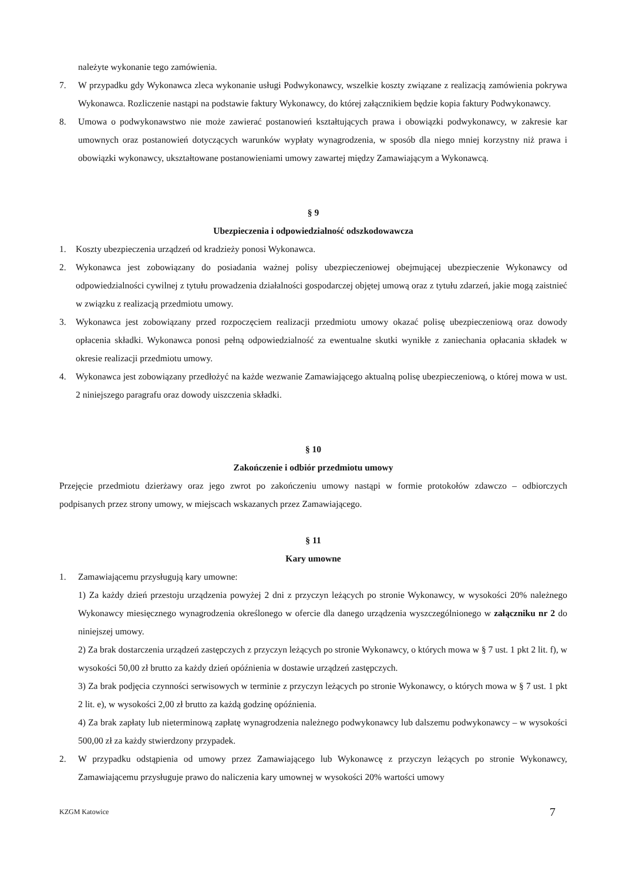należyte wykonanie tego zamówienia.
7. W przypadku gdy Wykonawca zleca wykonanie usługi Podwykonawcy, wszelkie koszty związane z realizacją zamówienia pokrywa Wykonawca. Rozliczenie nastąpi na podstawie faktury Wykonawcy, do której załącznikiem będzie kopia faktury Podwykonawcy.
8. Umowa o podwykonawstwo nie może zawierać postanowień kształtujących prawa i obowiązki podwykonawcy, w zakresie kar umownych oraz postanowień dotyczących warunków wypłaty wynagrodzenia, w sposób dla niego mniej korzystny niż prawa i obowiązki wykonawcy, ukształtowane postanowieniami umowy zawartej między Zamawiającym a Wykonawcą.
§ 9
Ubezpieczenia i odpowiedzialność odszkodowawcza
1. Koszty ubezpieczenia urządzeń od kradzieży ponosi Wykonawca.
2. Wykonawca jest zobowiązany do posiadania ważnej polisy ubezpieczeniowej obejmującej ubezpieczenie Wykonawcy od odpowiedzialności cywilnej z tytułu prowadzenia działalności gospodarczej objętej umową oraz z tytułu zdarzeń, jakie mogą zaistnieć w związku z realizacją przedmiotu umowy.
3. Wykonawca jest zobowiązany przed rozpoczęciem realizacji przedmiotu umowy okazać polisę ubezpieczeniową oraz dowody opłacenia składki. Wykonawca ponosi pełną odpowiedzialność za ewentualne skutki wynikłe z zaniechania opłacania składek w okresie realizacji przedmiotu umowy.
4. Wykonawca jest zobowiązany przedłożyć na każde wezwanie Zamawiającego aktualną polisę ubezpieczeniową, o której mowa w ust. 2 niniejszego paragrafu oraz dowody uiszczenia składki.
§ 10
Zakończenie i odbiór przedmiotu umowy
Przejęcie przedmiotu dzierżawy oraz jego zwrot po zakończeniu umowy nastąpi w formie protokołów zdawczo – odbiorczych podpisanych przez strony umowy, w miejscach wskazanych przez Zamawiającego.
§ 11
Kary umowne
1. Zamawiającemu przysługują kary umowne:
1) Za każdy dzień przestoju urządzenia powyżej 2 dni z przyczyn leżących po stronie Wykonawcy, w wysokości 20% należnego Wykonawcy miesięcznego wynagrodzenia określonego w ofercie dla danego urządzenia wyszczególnionego w załączniku nr 2 do niniejszej umowy.
2) Za brak dostarczenia urządzeń zastępczych z przyczyn leżących po stronie Wykonawcy, o których mowa w § 7 ust. 1 pkt 2 lit. f), w wysokości 50,00 zł brutto za każdy dzień opóźnienia w dostawie urządzeń zastępczych.
3) Za brak podjęcia czynności serwisowych w terminie z przyczyn leżących po stronie Wykonawcy, o których mowa w § 7 ust. 1 pkt 2 lit. e), w wysokości 2,00 zł brutto za każdą godzinę opóźnienia.
4) Za brak zapłaty lub nieterminową zapłatę wynagrodzenia należnego podwykonawcy lub dalszemu podwykonawcy – w wysokości 500,00 zł za każdy stwierdzony przypadek.
2. W przypadku odstąpienia od umowy przez Zamawiającego lub Wykonawcę z przyczyn leżących po stronie Wykonawcy, Zamawiającemu przysługuje prawo do naliczenia kary umownej w wysokości 20% wartości umowy
KZGM Katowice 7